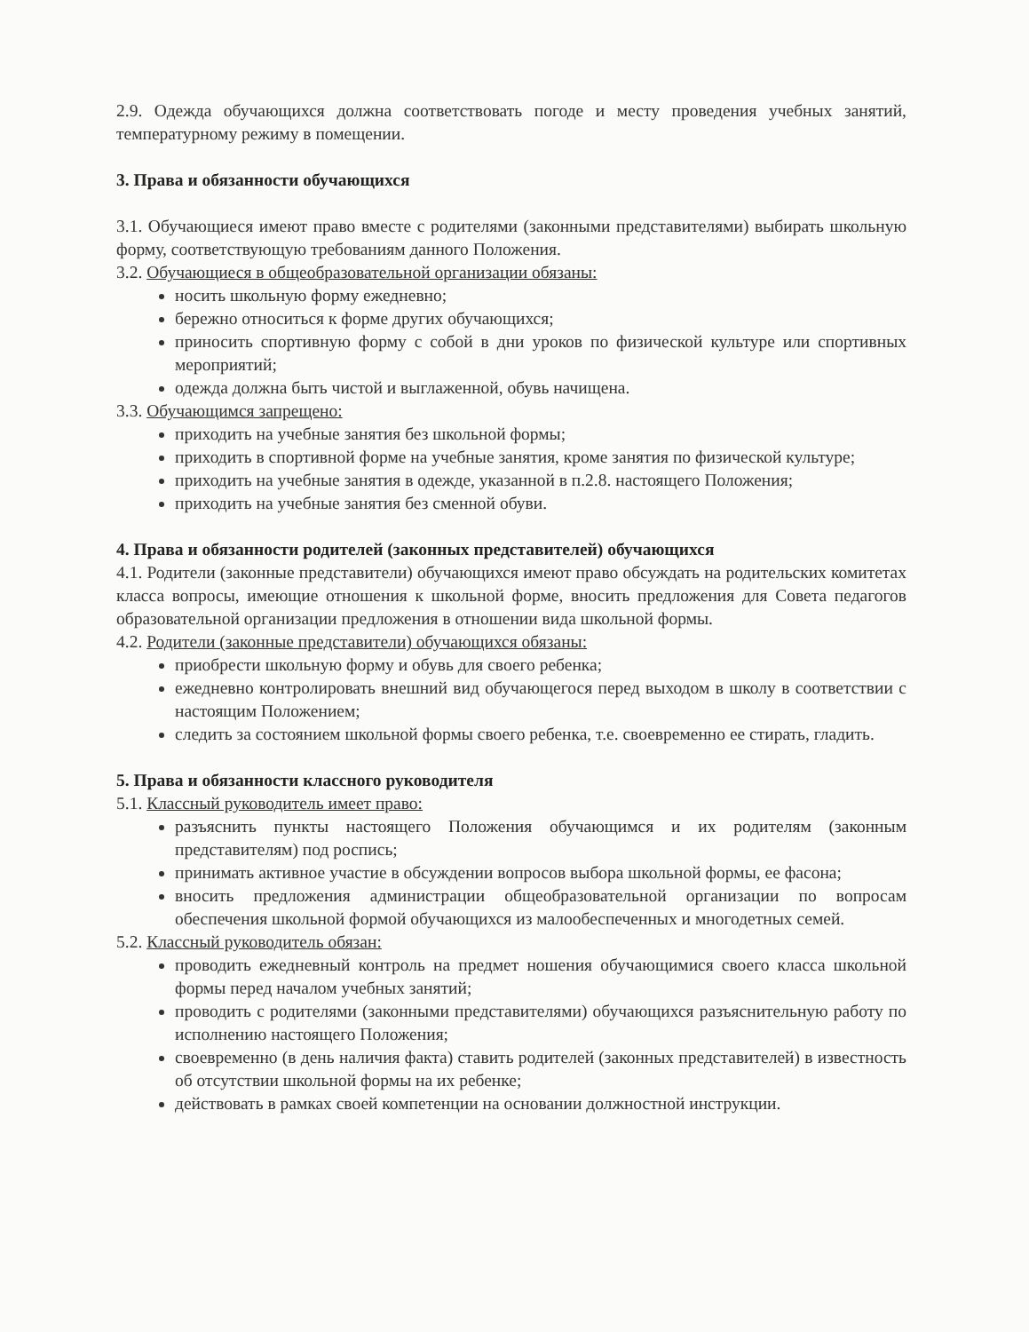2.9. Одежда обучающихся должна соответствовать погоде и месту проведения учебных занятий, температурному режиму в помещении.
3. Права и обязанности обучающихся
3.1. Обучающиеся имеют право вместе с родителями (законными представителями) выбирать школьную форму, соответствующую требованиям данного Положения.
3.2. Обучающиеся в общеобразовательной организации обязаны:
носить школьную форму ежедневно;
бережно относиться к форме других обучающихся;
приносить спортивную форму с собой в дни уроков по физической культуре или спортивных мероприятий;
одежда должна быть чистой и выглаженной, обувь начищена.
3.3. Обучающимся запрещено:
приходить на учебные занятия без школьной формы;
приходить в спортивной форме на учебные занятия, кроме занятия по физической культуре;
приходить на учебные занятия в одежде, указанной в п.2.8. настоящего Положения;
приходить на учебные занятия без сменной обуви.
4. Права и обязанности родителей (законных представителей) обучающихся
4.1. Родители (законные представители) обучающихся имеют право обсуждать на родительских комитетах класса вопросы, имеющие отношения к школьной форме, вносить предложения для Совета педагогов образовательной организации предложения в отношении вида школьной формы.
4.2. Родители (законные представители) обучающихся обязаны:
приобрести школьную форму и обувь для своего ребенка;
ежедневно контролировать внешний вид обучающегося перед выходом в школу в соответствии с настоящим Положением;
следить за состоянием школьной формы своего ребенка, т.е. своевременно ее стирать, гладить.
5. Права и обязанности классного руководителя
5.1. Классный руководитель имеет право:
разъяснить пункты настоящего Положения обучающимся и их родителям (законным представителям) под роспись;
принимать активное участие в обсуждении вопросов выбора школьной формы, ее фасона;
вносить предложения администрации общеобразовательной организации по вопросам обеспечения школьной формой обучающихся из малообеспеченных и многодетных семей.
5.2. Классный руководитель обязан:
проводить ежедневный контроль на предмет ношения обучающимися своего класса школьной формы перед началом учебных занятий;
проводить с родителями (законными представителями) обучающихся разъяснительную работу по исполнению настоящего Положения;
своевременно (в день наличия факта) ставить родителей (законных представителей) в известность об отсутствии школьной формы на их ребенке;
действовать в рамках своей компетенции на основании должностной инструкции.